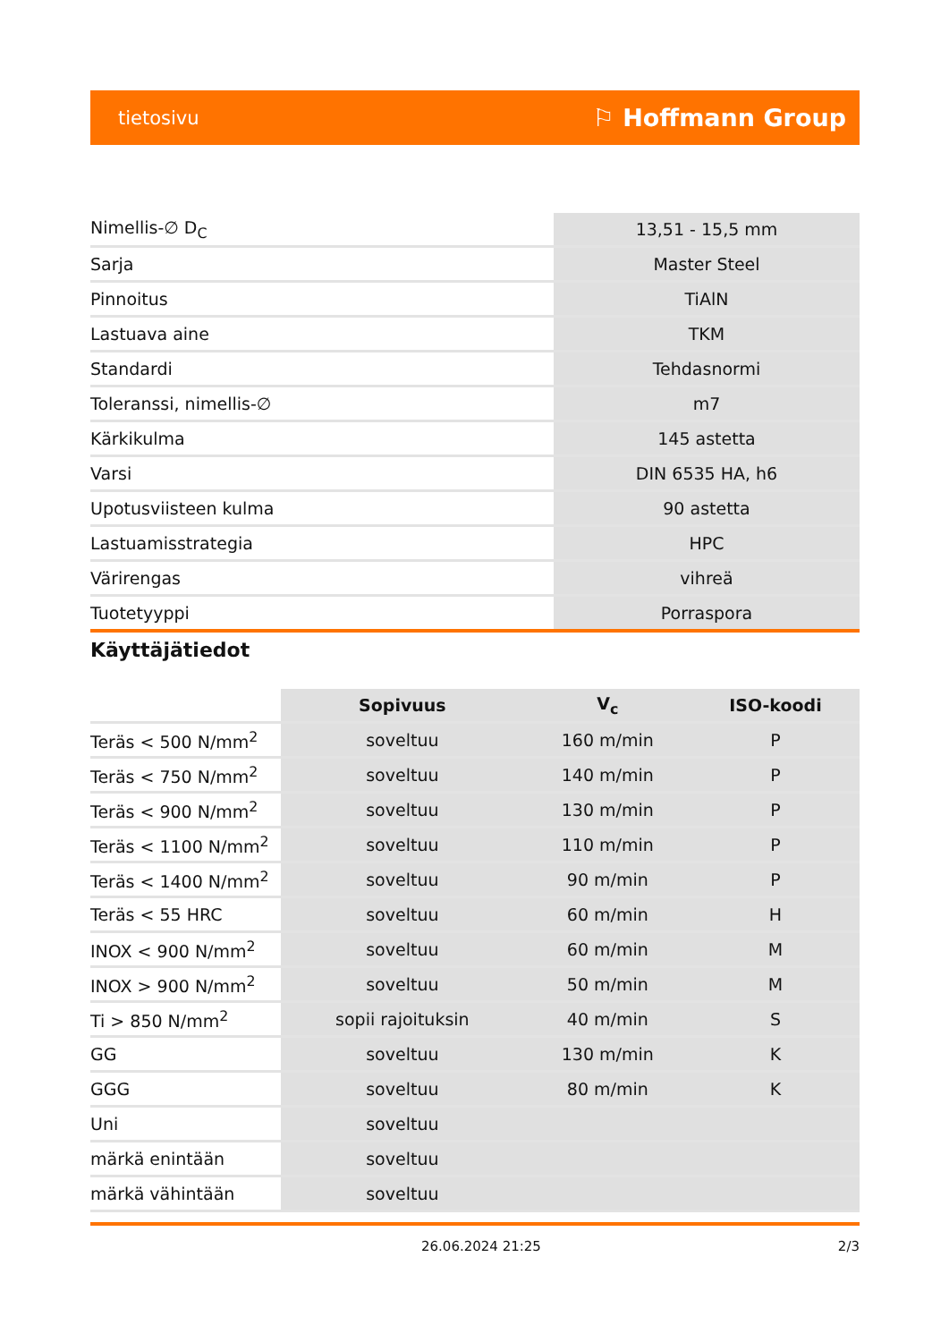tietosivu ⚐ Hoffmann Group
| Nimellis-∅ D<sub>C</sub> | 13,51 - 15,5 mm |
| Sarja | Master Steel |
| Pinnoitus | TiAlN |
| Lastuava aine | TKM |
| Standardi | Tehdasnormi |
| Toleranssi, nimellis-∅ | m7 |
| Kärkikulma | 145 astetta |
| Varsi | DIN 6535 HA, h6 |
| Upotusviisteen kulma | 90 astetta |
| Lastuamisstrategia | HPC |
| Värirengas | vihreä |
| Tuotetyyppi | Porraspora |
Käyttäjätiedot
| | Sopivuus | V<sub>c</sub> | ISO-koodi |
| --- | --- | --- | --- |
| Teräs < 500 N/mm<sup>2</sup> | soveltuu | 160 m/min | P |
| Teräs < 750 N/mm<sup>2</sup> | soveltuu | 140 m/min | P |
| Teräs < 900 N/mm<sup>2</sup> | soveltuu | 130 m/min | P |
| Teräs < 1100 N/mm<sup>2</sup> | soveltuu | 110 m/min | P |
| Teräs < 1400 N/mm<sup>2</sup> | soveltuu | 90 m/min | P |
| Teräs < 55 HRC | soveltuu | 60 m/min | H |
| INOX < 900 N/mm<sup>2</sup> | soveltuu | 60 m/min | M |
| INOX > 900 N/mm<sup>2</sup> | soveltuu | 50 m/min | M |
| Ti > 850 N/mm<sup>2</sup> | sopii rajoituksin | 40 m/min | S |
| GG | soveltuu | 130 m/min | K |
| GGG | soveltuu | 80 m/min | K |
| Uni | soveltuu | | |
| märkä enintään | soveltuu | | |
| märkä vähintään | soveltuu | | |
26.06.2024 21:25 2/3